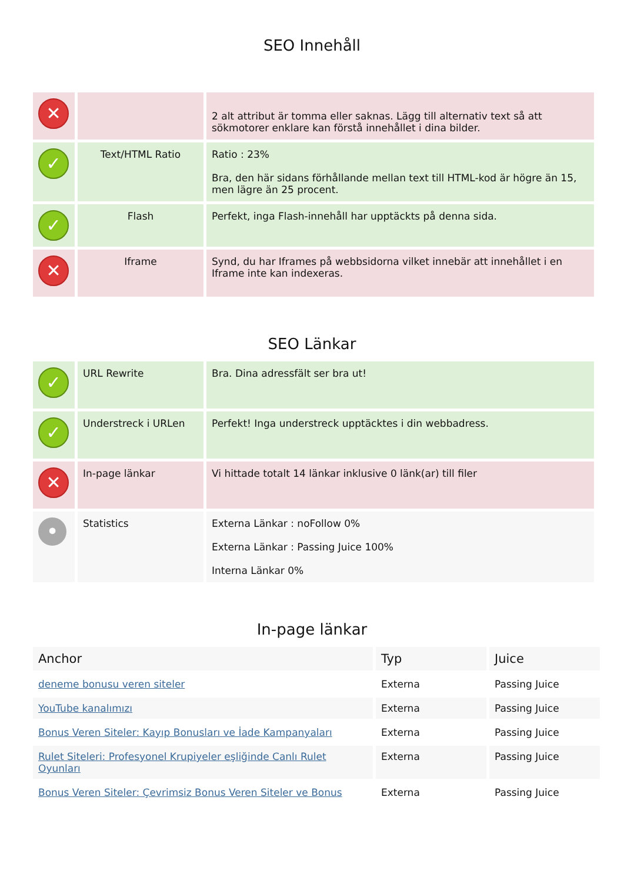SEO Innehåll
| ✕ | | 2 alt attribut är tomma eller saknas. Lägg till alternativ text så att sökmotorer enklare kan förstå innehållet i dina bilder. |
| ✓ | Text/HTML Ratio | Ratio : 23% Bra, den här sidans förhållande mellan text till HTML-kod är högre än 15, men lägre än 25 procent. |
| ✓ | Flash | Perfekt, inga Flash-innehåll har upptäckts på denna sida. |
| ✕ | Iframe | Synd, du har Iframes på webbsidorna vilket innebär att innehållet i en Iframe inte kan indexeras. |
SEO Länkar
| ✓ | URL Rewrite | Bra. Dina adressfält ser bra ut! |
| ✓ | Understreck i URLen | Perfekt! Inga understreck upptäcktes i din webbadress. |
| ✕ | In-page länkar | Vi hittade totalt 14 länkar inklusive 0 länk(ar) till filer |
| • | Statistics | Externa Länkar : noFollow 0% Externa Länkar : Passing Juice 100% Interna Länkar 0% |
In-page länkar
| Anchor | Typ | Juice |
| --- | --- | --- |
| deneme bonusu veren siteler | Externa | Passing Juice |
| YouTube kanalımızı | Externa | Passing Juice |
| Bonus Veren Siteler: Kayıp Bonusları ve İade Kampanyaları | Externa | Passing Juice |
| Rulet Siteleri: Profesyonel Krupiyeler eşliğinde Canlı Rulet Oyunları | Externa | Passing Juice |
| Bonus Veren Siteler: Çevrimsiz Bonus Veren Siteler ve Bonus | Externa | Passing Juice |